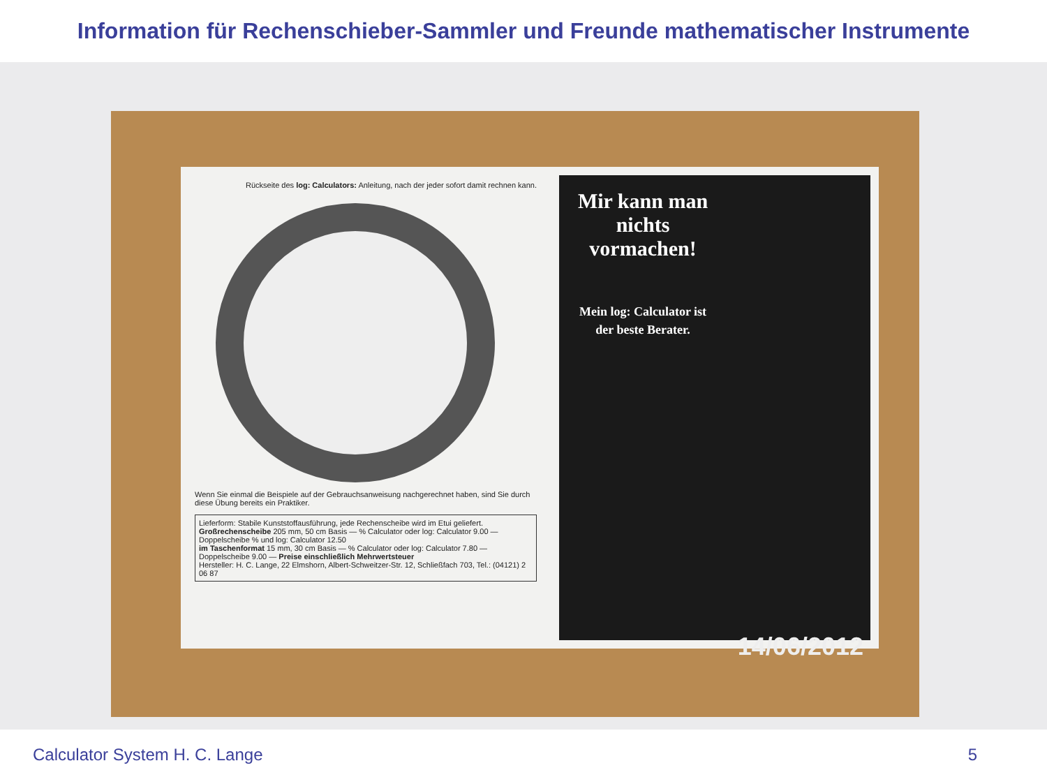Information für Rechenschieber-Sammler und Freunde mathematischer Instrumente
Rückseite des log: Calculators: Anleitung, nach der jeder sofort damit rechnen kann.
Wenn Sie einmal die Beispiele auf der Gebrauchsanweisung nachgerechnet haben, sind Sie durch diese Übung bereits ein Praktiker.
Lieferform: Stabile Kunststoffausführung, jede Rechenscheibe wird im Etui geliefert.
Großrechenscheibe 205 mm, 50 cm Basis — % Calculator oder log: Calculator 9.00 — Doppelscheibe % und log: Calculator 12.50
im Taschenformat 15 mm, 30 cm Basis — % Calculator oder log: Calculator 7.80 — Doppelscheibe 9.00 — Preise einschließlich Mehrwertsteuer
Hersteller: H. C. Lange, 22 Elmshorn, Albert-Schweitzer-Str. 12, Schließfach 703, Tel.: (04121) 2 06 87
Mir kann man nichts vormachen!
Mein log: Calculator ist der beste Berater.
14/06/2012
Calculator System H. C. Lange 5